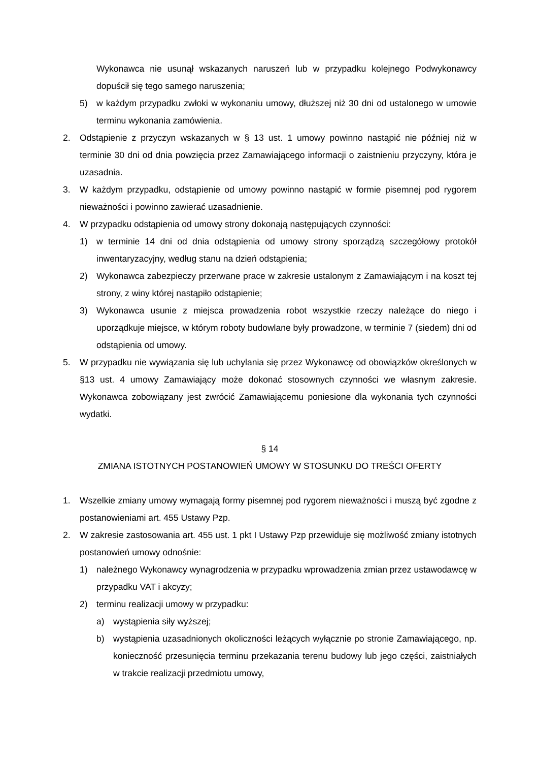Wykonawca nie usunął wskazanych naruszeń lub w przypadku kolejnego Podwykonawcy dopuścił się tego samego naruszenia;
5) w każdym przypadku zwłoki w wykonaniu umowy, dłuższej niż 30 dni od ustalonego w umowie terminu wykonania zamówienia.
2. Odstąpienie z przyczyn wskazanych w § 13 ust. 1 umowy powinno nastąpić nie później niż w terminie 30 dni od dnia powzięcia przez Zamawiającego informacji o zaistnieniu przyczyny, która je uzasadnia.
3. W każdym przypadku, odstąpienie od umowy powinno nastąpić w formie pisemnej pod rygorem nieważności i powinno zawierać uzasadnienie.
4. W przypadku odstąpienia od umowy strony dokonają następujących czynności:
1) w terminie 14 dni od dnia odstąpienia od umowy strony sporządzą szczegółowy protokół inwentaryzacyjny, według stanu na dzień odstąpienia;
2) Wykonawca zabezpieczy przerwane prace w zakresie ustalonym z Zamawiającym i na koszt tej strony, z winy której nastąpiło odstąpienie;
3) Wykonawca usunie z miejsca prowadzenia robot wszystkie rzeczy należące do niego i uporządkuje miejsce, w którym roboty budowlane były prowadzone, w terminie 7 (siedem) dni od odstąpienia od umowy.
5. W przypadku nie wywiązania się lub uchylania się przez Wykonawcę od obowiązków określonych w §13 ust. 4 umowy Zamawiający może dokonać stosownych czynności we własnym zakresie. Wykonawca zobowiązany jest zwrócić Zamawiającemu poniesione dla wykonania tych czynności wydatki.
§ 14
ZMIANA ISTOTNYCH POSTANOWIEŃ UMOWY W STOSUNKU DO TREŚCI OFERTY
1. Wszelkie zmiany umowy wymagają formy pisemnej pod rygorem nieważności i muszą być zgodne z postanowieniami art. 455 Ustawy Pzp.
2. W zakresie zastosowania art. 455 ust. 1 pkt I Ustawy Pzp przewiduje się możliwość zmiany istotnych postanowień umowy odnośnie:
1) należnego Wykonawcy wynagrodzenia w przypadku wprowadzenia zmian przez ustawodawcę w przypadku VAT i akcyzy;
2) terminu realizacji umowy w przypadku:
a) wystąpienia siły wyższej;
b) wystąpienia uzasadnionych okoliczności leżących wyłącznie po stronie Zamawiającego, np. konieczność przesunięcia terminu przekazania terenu budowy lub jego części, zaistniałych w trakcie realizacji przedmiotu umowy,